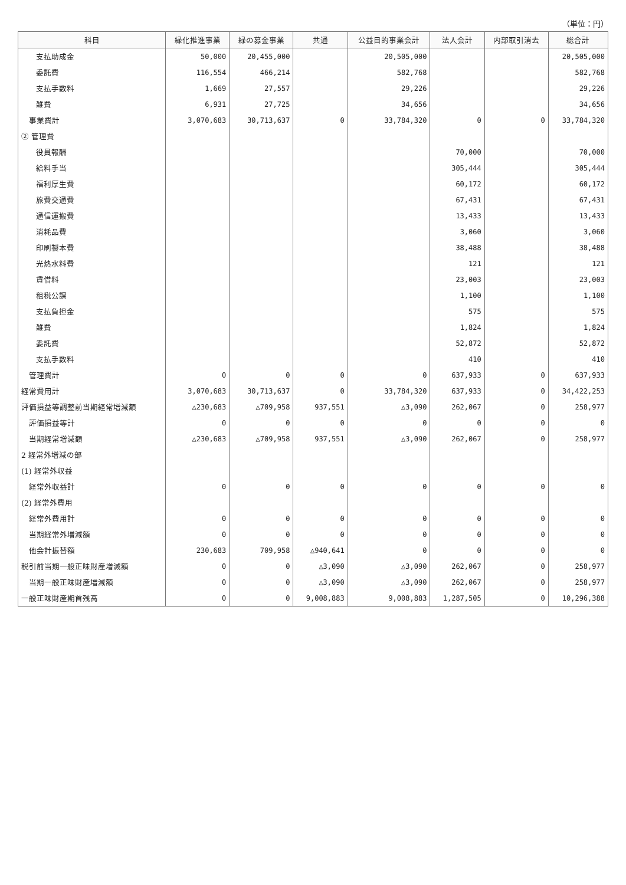（単位：円）
| 科目 | 緑化推進事業 | 緑の募金事業 | 共通 | 公益目的事業会計 | 法人会計 | 内部取引消去 | 総合計 |
| --- | --- | --- | --- | --- | --- | --- | --- |
| 支払助成金 | 50,000 | 20,455,000 | | 20,505,000 | | | 20,505,000 |
| 委託費 | 116,554 | 466,214 | | 582,768 | | | 582,768 |
| 支払手数料 | 1,669 | 27,557 | | 29,226 | | | 29,226 |
| 雑費 | 6,931 | 27,725 | | 34,656 | | | 34,656 |
| 事業費計 | 3,070,683 | 30,713,637 | 0 | 33,784,320 | 0 | 0 | 33,784,320 |
| ② 管理費 | | | | | | | |
| 役員報酬 | | | | | 70,000 | | 70,000 |
| 給料手当 | | | | | 305,444 | | 305,444 |
| 福利厚生費 | | | | | 60,172 | | 60,172 |
| 旅費交通費 | | | | | 67,431 | | 67,431 |
| 通信運搬費 | | | | | 13,433 | | 13,433 |
| 消耗品費 | | | | | 3,060 | | 3,060 |
| 印刷製本費 | | | | | 38,488 | | 38,488 |
| 光熱水料費 | | | | | 121 | | 121 |
| 賃借料 | | | | | 23,003 | | 23,003 |
| 租税公課 | | | | | 1,100 | | 1,100 |
| 支払負担金 | | | | | 575 | | 575 |
| 雑費 | | | | | 1,824 | | 1,824 |
| 委託費 | | | | | 52,872 | | 52,872 |
| 支払手数料 | | | | | 410 | | 410 |
| 管理費計 | 0 | 0 | 0 | 0 | 637,933 | 0 | 637,933 |
| 経常費用計 | 3,070,683 | 30,713,637 | 0 | 33,784,320 | 637,933 | 0 | 34,422,253 |
| 評価損益等調整前当期経常増減額 | △230,683 | △709,958 | 937,551 | △3,090 | 262,067 | 0 | 258,977 |
| 評価損益等計 | 0 | 0 | 0 | 0 | 0 | 0 | 0 |
| 当期経常増減額 | △230,683 | △709,958 | 937,551 | △3,090 | 262,067 | 0 | 258,977 |
| 2 経常外増減の部 | | | | | | | |
| (1) 経常外収益 | | | | | | | |
| 経常外収益計 | 0 | 0 | 0 | 0 | 0 | 0 | 0 |
| (2) 経常外費用 | | | | | | | |
| 経常外費用計 | 0 | 0 | 0 | 0 | 0 | 0 | 0 |
| 当期経常外増減額 | 0 | 0 | 0 | 0 | 0 | 0 | 0 |
| 他会計振替額 | 230,683 | 709,958 | △940,641 | 0 | 0 | 0 | 0 |
| 税引前当期一般正味財産増減額 | 0 | 0 | △3,090 | △3,090 | 262,067 | 0 | 258,977 |
| 当期一般正味財産増減額 | 0 | 0 | △3,090 | △3,090 | 262,067 | 0 | 258,977 |
| 一般正味財産期首残高 | 0 | 0 | 9,008,883 | 9,008,883 | 1,287,505 | 0 | 10,296,388 |